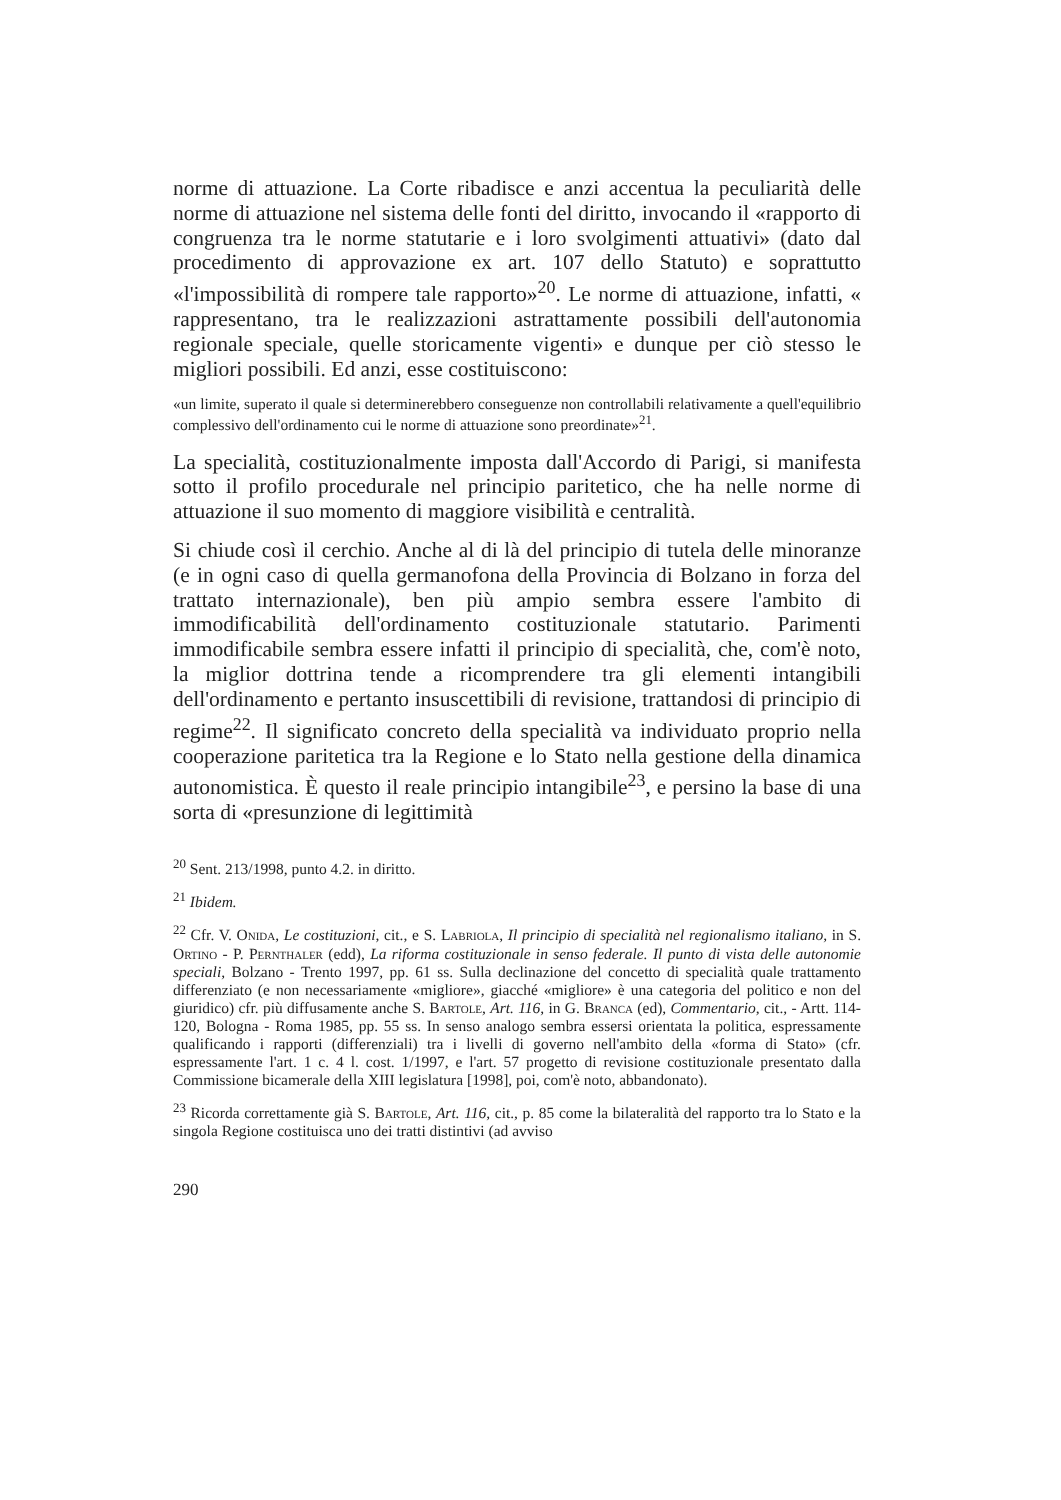norme di attuazione. La Corte ribadisce e anzi accentua la peculiarità delle norme di attuazione nel sistema delle fonti del diritto, invocando il «rapporto di congruenza tra le norme statutarie e i loro svolgimenti attuativi» (dato dal procedimento di approvazione ex art. 107 dello Statuto) e soprattutto «l'impossibilità di rompere tale rapporto»<sup>20</sup>. Le norme di attuazione, infatti, « rappresentano, tra le realizzazioni astrattamente possibili dell'autonomia regionale speciale, quelle storicamente vigenti» e dunque per ciò stesso le migliori possibili. Ed anzi, esse costituiscono:
«un limite, superato il quale si determinerebbero conseguenze non controllabili relativamente a quell'equilibrio complessivo dell'ordinamento cui le norme di attuazione sono preordinate»<sup>21</sup>.
La specialità, costituzionalmente imposta dall'Accordo di Parigi, si manifesta sotto il profilo procedurale nel principio paritetico, che ha nelle norme di attuazione il suo momento di maggiore visibilità e centralità.
Si chiude così il cerchio. Anche al di là del principio di tutela delle minoranze (e in ogni caso di quella germanofona della Provincia di Bolzano in forza del trattato internazionale), ben più ampio sembra essere l'ambito di immodificabilità dell'ordinamento costituzionale statutario. Parimenti immodificabile sembra essere infatti il principio di specialità, che, com'è noto, la miglior dottrina tende a ricomprendere tra gli elementi intangibili dell'ordinamento e pertanto insuscettibili di revisione, trattandosi di principio di regime<sup>22</sup>. Il significato concreto della specialità va individuato proprio nella cooperazione paritetica tra la Regione e lo Stato nella gestione della dinamica autonomistica. È questo il reale principio intangibile<sup>23</sup>, e persino la base di una sorta di «presunzione di legittimità
<sup>20</sup> Sent. 213/1998, punto 4.2. in diritto.
<sup>21</sup> Ibidem.
<sup>22</sup> Cfr. V. Onida, Le costituzioni, cit., e S. Labriola, Il principio di specialità nel regionalismo italiano, in S. Ortino - P. Pernthaler (edd), La riforma costituzionale in senso federale. Il punto di vista delle autonomie speciali, Bolzano - Trento 1997, pp. 61 ss. Sulla declinazione del concetto di specialità quale trattamento differenziato (e non necessariamente «migliore», giacché «migliore» è una categoria del politico e non del giuridico) cfr. più diffusamente anche S. Bartole, Art. 116, in G. Branca (ed), Commentario, cit., - Artt. 114-120, Bologna - Roma 1985, pp. 55 ss. In senso analogo sembra essersi orientata la politica, espressamente qualificando i rapporti (differenziali) tra i livelli di governo nell'ambito della «forma di Stato» (cfr. espressamente l'art. 1 c. 4 l. cost. 1/1997, e l'art. 57 progetto di revisione costituzionale presentato dalla Commissione bicamerale della XIII legislatura [1998], poi, com'è noto, abbandonato).
<sup>23</sup> Ricorda correttamente già S. Bartole, Art. 116, cit., p. 85 come la bilateralità del rapporto tra lo Stato e la singola Regione costituisca uno dei tratti distintivi (ad avviso
290